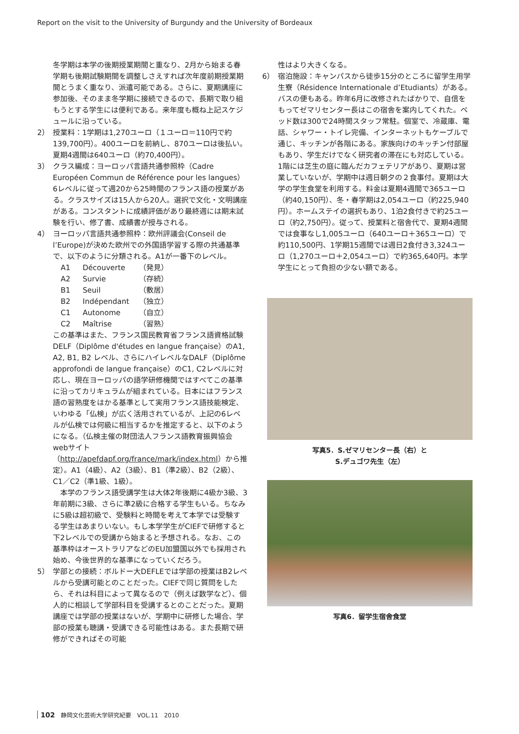Report on the visit to the University of Burgundy and the University of Bordeaux
冬学期は本学の後期授業期間と重なり、2月から始まる春学期も後期試験期間を調整しさえすれば次年度前期授業期間とうまく重なり、派遣可能である。さらに、夏期講座に参加後、そのまま冬学期に接続できるので、長期で取り組もうとする学生には便利である。来年度も概ね上記スケジュールに沿っている。
2） 授業料：1学期は1,270ユーロ（１ユーロ＝110円で約139,700円）。400ユーロを前納し、870ユーロは後払い。夏期4週間は640ユーロ（約70,400円）。
3） クラス編成：ヨーロッパ言語共通参照枠（Cadre Européen Commun de Référence pour les langues）6レベルに従って週20から25時間のフランス語の授業がある。クラスサイズは15人から20人。選択で文化・文明講座がある。コンスタントに成績評価があり最終週には期末試験を行い、修了書、成績書が授与される。
4） ヨーロッパ言語共通参照枠：欧州評議会(Conseil de l’Europe)が決めた欧州での外国語学習する際の共通基準で、以下のように分類される。A1が一番下のレベル。
A1 Découverte （発見）
A2 Survie （存続）
B1 Seuil （敷居）
B2 Indépendant （独立）
C1 Autonome （自立）
C2 Maîtrise （習熟）
この基準はまた、フランス国民教育省フランス語資格試験DELF（Diplôme d'études en langue française）のA1, A2, B1, B2 レベル、さらにハイレベルなDALF（Diplôme approfondi de langue française）のC1, C2レベルに対応し、現在ヨーロッパの語学研修機関ではすべてこの基準に沿ってカリキュラムが組まれている。日本にはフランス語の習熟度をはかる基準として実用フランス語技能検定、いわゆる「仏検」が広く活用されているが、上記の6レベルが仏検では何級に相当するかを推定すると、以下のようになる。（仏検主催の財団法人フランス語教育振興協会webサイト（http://apefdapf.org/france/mark/index.html）から推定）。A1（4級）、A2（3級）、B1（準2級）、B2（2級）、C1／C2（準1級、1級）。
　本学のフランス語受講学生は大体2年後期に4級か3級、3年前期に3級、さらに準2級に合格する学生もいる。ちなみに5級は超初級で、受験料と時間を考えて本学では受験する学生はあまりいない。もし本学学生がCIEFで研修すると下2レベルでの受講から始まると予想される。なお、この基準枠はオーストラリアなどのEU加盟国以外でも採用され始め、今後世界的な基準になっていくだろう。
5） 学部との接続：ボルドー大DEFLEでは学部の授業はB2レベルから受講可能とのことだった。CIEFで同じ質問をしたら、それは科目によって異なるので（例えば数学など）、個人的に相談して学部科目を受講するとのことだった。夏期講座では学部の授業はないが、学期中に研修した場合、学部の授業も聴講・受講できる可能性はある。また長期で研修ができればその可能
性はより大きくなる。
6） 宿泊施設：キャンパスから徒歩15分のところに留学生用学生寮（Résidence Internationale d’Etudiants）がある。バスの便もある。昨年6月に改修されたばかりで、自信をもってゼマリセンター長はこの宿舎を案内してくれた。ベッド数は300で24時間スタッフ常駐。個室で、冷蔵庫、電話、シャワー・トイレ完備、インターネットもケーブルで通じ、キッチンが各階にある。家族向けのキッチン付部屋もあり、学生だけでなく研究者の滞在にも対応している。1階には芝生の庭に臨んだカフェテリアがあり、夏期は営業していないが、学期中は週日朝夕の２食事付。夏期は大学の学生食堂を利用する。料金は夏期4週間で365ユーロ（約40,150円）、冬・春学期は2,054ユーロ（約225,940円）。ホームステイの選択もあり、1泊2食付きで約25ユーロ（約2,750円）。従って、授業料と宿舎代で、夏期4週間では食事なし1,005ユーロ（640ユーロ＋365ユーロ）で約110,500円、1学期15週間では週日2食付き3,324ユーロ（1,270ユーロ＋2,054ユーロ）で約365,640円。本学学生にとって負担の少ない額である。
写真5．S.ゼマリセンター長（右）と
S.デュゴワ先生（左）
写真6．留学生宿舎食堂
102　静岡文化芸術大学研究紀要　VOL.11　2010